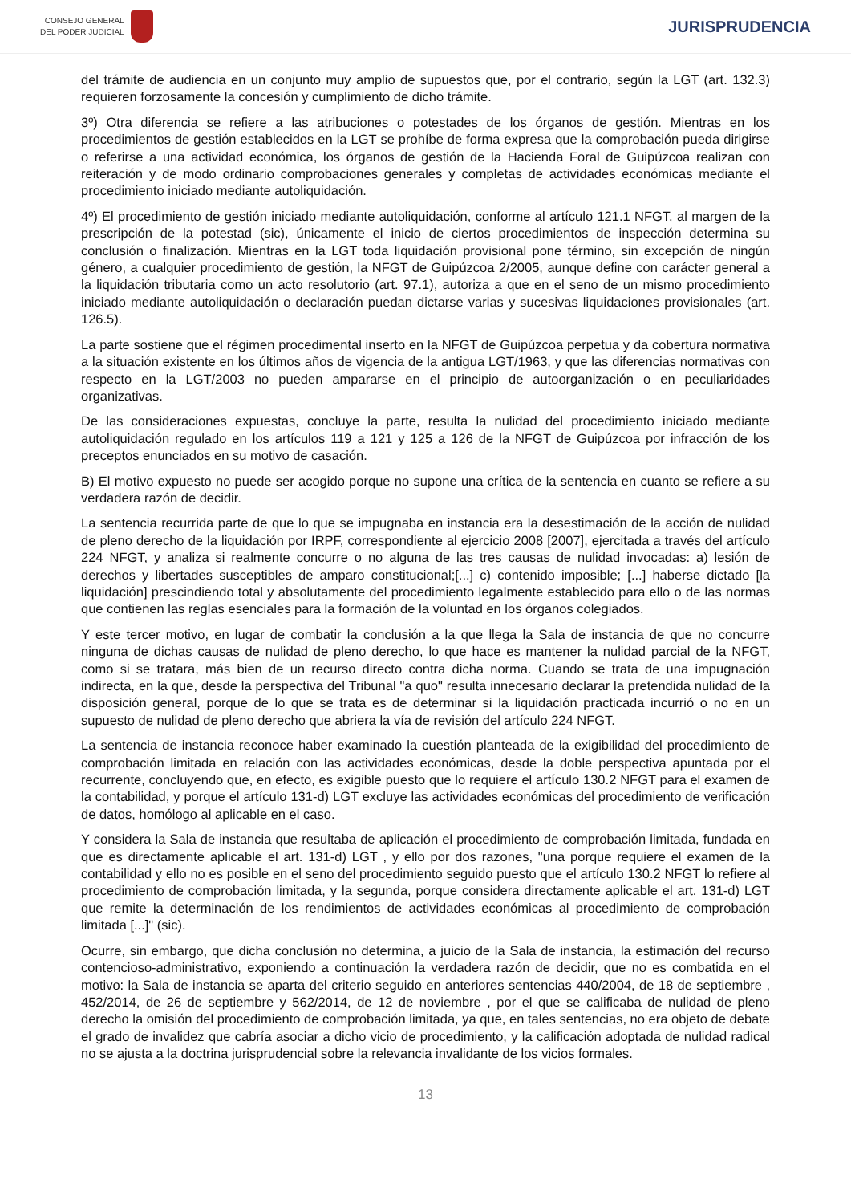CONSEJO GENERAL
DEL PODER JUDICIAL
JURISPRUDENCIA
del trámite de audiencia en un conjunto muy amplio de supuestos que, por el contrario, según la LGT (art. 132.3) requieren forzosamente la concesión y cumplimiento de dicho trámite.
3º) Otra diferencia se refiere a las atribuciones o potestades de los órganos de gestión. Mientras en los procedimientos de gestión establecidos en la LGT se prohíbe de forma expresa que la comprobación pueda dirigirse o referirse a una actividad económica, los órganos de gestión de la Hacienda Foral de Guipúzcoa realizan con reiteración y de modo ordinario comprobaciones generales y completas de actividades económicas mediante el procedimiento iniciado mediante autoliquidación.
4º) El procedimiento de gestión iniciado mediante autoliquidación, conforme al artículo 121.1 NFGT, al margen de la prescripción de la potestad (sic), únicamente el inicio de ciertos procedimientos de inspección determina su conclusión o finalización. Mientras en la LGT toda liquidación provisional pone término, sin excepción de ningún género, a cualquier procedimiento de gestión, la NFGT de Guipúzcoa 2/2005, aunque define con carácter general a la liquidación tributaria como un acto resolutorio (art. 97.1), autoriza a que en el seno de un mismo procedimiento iniciado mediante autoliquidación o declaración puedan dictarse varias y sucesivas liquidaciones provisionales (art. 126.5).
La parte sostiene que el régimen procedimental inserto en la NFGT de Guipúzcoa perpetua y da cobertura normativa a la situación existente en los últimos años de vigencia de la antigua LGT/1963, y que las diferencias normativas con respecto en la LGT/2003 no pueden ampararse en el principio de autoorganización o en peculiaridades organizativas.
De las consideraciones expuestas, concluye la parte, resulta la nulidad del procedimiento iniciado mediante autoliquidación regulado en los artículos 119 a 121 y 125 a 126 de la NFGT de Guipúzcoa por infracción de los preceptos enunciados en su motivo de casación.
B) El motivo expuesto no puede ser acogido porque no supone una crítica de la sentencia en cuanto se refiere a su verdadera razón de decidir.
La sentencia recurrida parte de que lo que se impugnaba en instancia era la desestimación de la acción de nulidad de pleno derecho de la liquidación por IRPF, correspondiente al ejercicio 2008 [2007], ejercitada a través del artículo 224 NFGT, y analiza si realmente concurre o no alguna de las tres causas de nulidad invocadas: a) lesión de derechos y libertades susceptibles de amparo constitucional;[...] c) contenido imposible; [...] haberse dictado [la liquidación] prescindiendo total y absolutamente del procedimiento legalmente establecido para ello o de las normas que contienen las reglas esenciales para la formación de la voluntad en los órganos colegiados.
Y este tercer motivo, en lugar de combatir la conclusión a la que llega la Sala de instancia de que no concurre ninguna de dichas causas de nulidad de pleno derecho, lo que hace es mantener la nulidad parcial de la NFGT, como si se tratara, más bien de un recurso directo contra dicha norma. Cuando se trata de una impugnación indirecta, en la que, desde la perspectiva del Tribunal "a quo" resulta innecesario declarar la pretendida nulidad de la disposición general, porque de lo que se trata es de determinar si la liquidación practicada incurrió o no en un supuesto de nulidad de pleno derecho que abriera la vía de revisión del artículo 224 NFGT.
La sentencia de instancia reconoce haber examinado la cuestión planteada de la exigibilidad del procedimiento de comprobación limitada en relación con las actividades económicas, desde la doble perspectiva apuntada por el recurrente, concluyendo que, en efecto, es exigible puesto que lo requiere el artículo 130.2 NFGT para el examen de la contabilidad, y porque el artículo 131-d) LGT excluye las actividades económicas del procedimiento de verificación de datos, homólogo al aplicable en el caso.
Y considera la Sala de instancia que resultaba de aplicación el procedimiento de comprobación limitada, fundada en que es directamente aplicable el art. 131-d) LGT , y ello por dos razones, "una porque requiere el examen de la contabilidad y ello no es posible en el seno del procedimiento seguido puesto que el artículo 130.2 NFGT lo refiere al procedimiento de comprobación limitada, y la segunda, porque considera directamente aplicable el art. 131-d) LGT que remite la determinación de los rendimientos de actividades económicas al procedimiento de comprobación limitada [...]" (sic).
Ocurre, sin embargo, que dicha conclusión no determina, a juicio de la Sala de instancia, la estimación del recurso contencioso-administrativo, exponiendo a continuación la verdadera razón de decidir, que no es combatida en el motivo: la Sala de instancia se aparta del criterio seguido en anteriores sentencias 440/2004, de 18 de septiembre , 452/2014, de 26 de septiembre y 562/2014, de 12 de noviembre , por el que se calificaba de nulidad de pleno derecho la omisión del procedimiento de comprobación limitada, ya que, en tales sentencias, no era objeto de debate el grado de invalidez que cabría asociar a dicho vicio de procedimiento, y la calificación adoptada de nulidad radical no se ajusta a la doctrina jurisprudencial sobre la relevancia invalidante de los vicios formales.
13